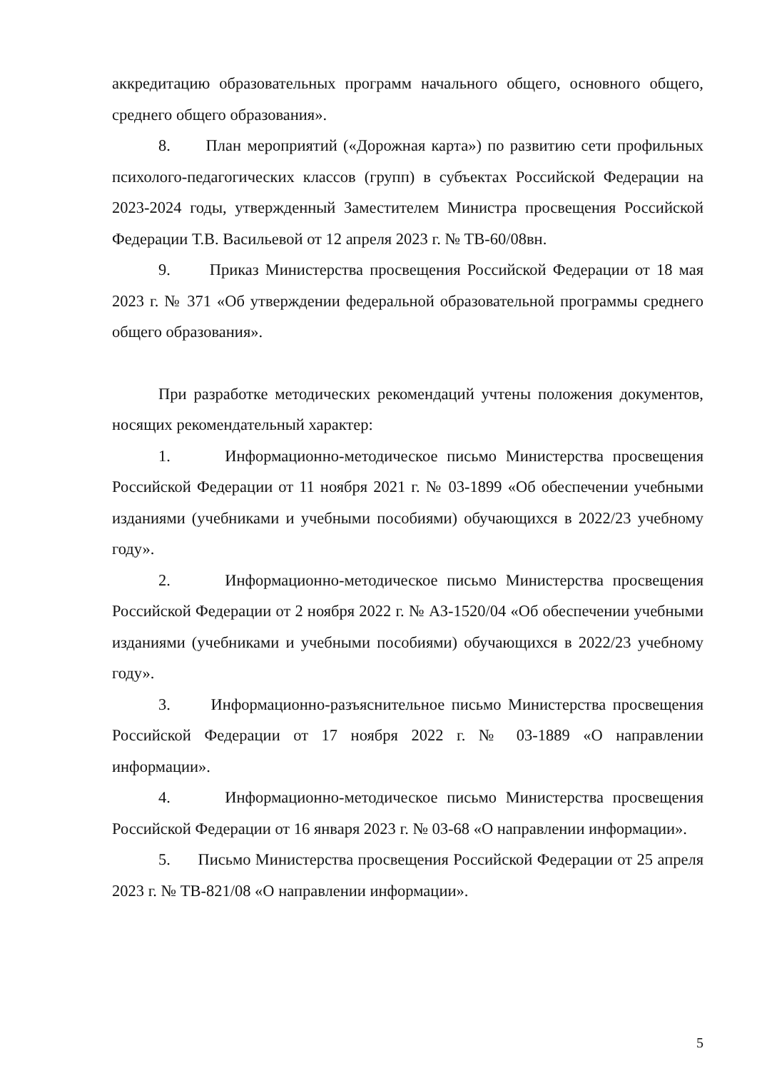аккредитацию образовательных программ начального общего, основного общего, среднего общего образования».
8. План мероприятий («Дорожная карта») по развитию сети профильных психолого-педагогических классов (групп) в субъектах Российской Федерации на 2023-2024 годы, утвержденный Заместителем Министра просвещения Российской Федерации Т.В. Васильевой от 12 апреля 2023 г. № ТВ-60/08вн.
9. Приказ Министерства просвещения Российской Федерации от 18 мая 2023 г. № 371 «Об утверждении федеральной образовательной программы среднего общего образования».
При разработке методических рекомендаций учтены положения документов, носящих рекомендательный характер:
1. Информационно-методическое письмо Министерства просвещения Российской Федерации от 11 ноября 2021 г. № 03-1899 «Об обеспечении учебными изданиями (учебниками и учебными пособиями) обучающихся в 2022/23 учебному году».
2. Информационно-методическое письмо Министерства просвещения Российской Федерации от 2 ноября 2022 г. № АЗ-1520/04 «Об обеспечении учебными изданиями (учебниками и учебными пособиями) обучающихся в 2022/23 учебному году».
3. Информационно-разъяснительное письмо Министерства просвещения Российской Федерации от 17 ноября 2022 г. № 03-1889 «О направлении информации».
4. Информационно-методическое письмо Министерства просвещения Российской Федерации от 16 января 2023 г. № 03-68 «О направлении информации».
5. Письмо Министерства просвещения Российской Федерации от 25 апреля 2023 г. № ТВ-821/08 «О направлении информации».
5